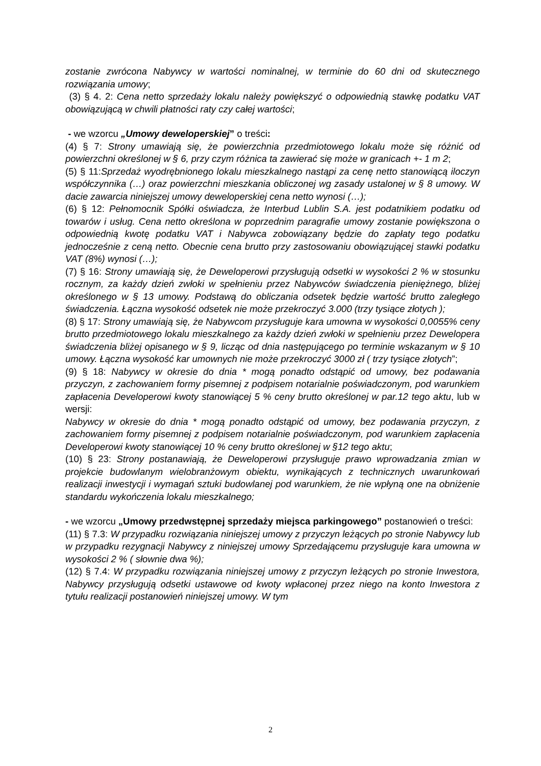zostanie zwrócona Nabywcy w wartości nominalnej, w terminie do 60 dni od skutecznego rozwiązania umowy;
(3) § 4. 2: Cena netto sprzedaży lokalu należy powiększyć o odpowiednią stawkę podatku VAT obowiązującą w chwili płatności raty czy całej wartości;
- we wzorcu „Umowy deweloperskiej” o treści:
(4) § 7: Strony umawiają się, że powierzchnia przedmiotowego lokalu może się różnić od powierzchni określonej w § 6, przy czym różnica ta zawierać się może w granicach +- 1 m 2;
(5) § 11:Sprzedaż wyodrębnionego lokalu mieszkalnego nastąpi za cenę netto stanowiącą iloczyn współczynnika (…) oraz powierzchni mieszkania obliczonej wg zasady ustalonej w § 8 umowy. W dacie zawarcia niniejszej umowy deweloperskiej cena netto wynosi (…);
(6) § 12: Pełnomocnik Spółki oświadcza, że Interbud Lublin S.A. jest podatnikiem podatku od towarów i usług. Cena netto określona w poprzednim paragrafie umowy zostanie powiększona o odpowiednią kwotę podatku VAT i Nabywca zobowiązany będzie do zapłaty tego podatku jednocześnie z ceną netto. Obecnie cena brutto przy zastosowaniu obowiązującej stawki podatku VAT (8%) wynosi (…);
(7) § 16: Strony umawiają się, że Deweloperowi przysługują odsetki w wysokości 2 % w stosunku rocznym, za każdy dzień zwłoki w spełnieniu przez Nabywców świadczenia pieniężnego, bliżej określonego w § 13 umowy. Podstawą do obliczania odsetek będzie wartość brutto zaległego świadczenia. Łączna wysokość odsetek nie może przekroczyć 3.000 (trzy tysiące złotych );
(8) § 17: Strony umawiają się, że Nabywcom przysługuje kara umowna w wysokości 0,0055% ceny brutto przedmiotowego lokalu mieszkalnego za każdy dzień zwłoki w spełnieniu przez Dewelopera świadczenia bliżej opisanego w § 9, licząc od dnia następującego po terminie wskazanym w § 10 umowy. Łączna wysokość kar umownych nie może przekroczyć 3000 zł ( trzy tysiące złotych”;
(9) § 18: Nabywcy w okresie do dnia * mogą ponadto odstąpić od umowy, bez podawania przyczyn, z zachowaniem formy pisemnej z podpisem notarialnie poświadczonym, pod warunkiem zapłacenia Developerowi kwoty stanowiącej 5 % ceny brutto określonej w par.12 tego aktu, lub w wersji:
Nabywcy w okresie do dnia * mogą ponadto odstąpić od umowy, bez podawania przyczyn, z zachowaniem formy pisemnej z podpisem notarialnie poświadczonym, pod warunkiem zapłacenia Developerowi kwoty stanowiącej 10 % ceny brutto określonej w §12 tego aktu;
(10) § 23: Strony postanawiają, że Deweloperowi przysługuje prawo wprowadzania zmian w projekcie budowlanym wielobranżowym obiektu, wynikających z technicznych uwarunkowań realizacji inwestycji i wymagań sztuki budowlanej pod warunkiem, że nie wpłyną one na obniżenie standardu wykończenia lokalu mieszkalnego;
- we wzorcu „Umowy przedwstępnej sprzedaży miejsca parkingowego” postanowień o treści:
(11) § 7.3: W przypadku rozwiązania niniejszej umowy z przyczyn leżących po stronie Nabywcy lub w przypadku rezygnacji Nabywcy z niniejszej umowy Sprzedającemu przysługuje kara umowna w wysokości 2 % ( słownie dwa %);
(12) § 7.4: W przypadku rozwiązania niniejszej umowy z przyczyn leżących po stronie Inwestora, Nabywcy przysługują odsetki ustawowe od kwoty wpłaconej przez niego na konto Inwestora z tytułu realizacji postanowień niniejszej umowy. W tym
2